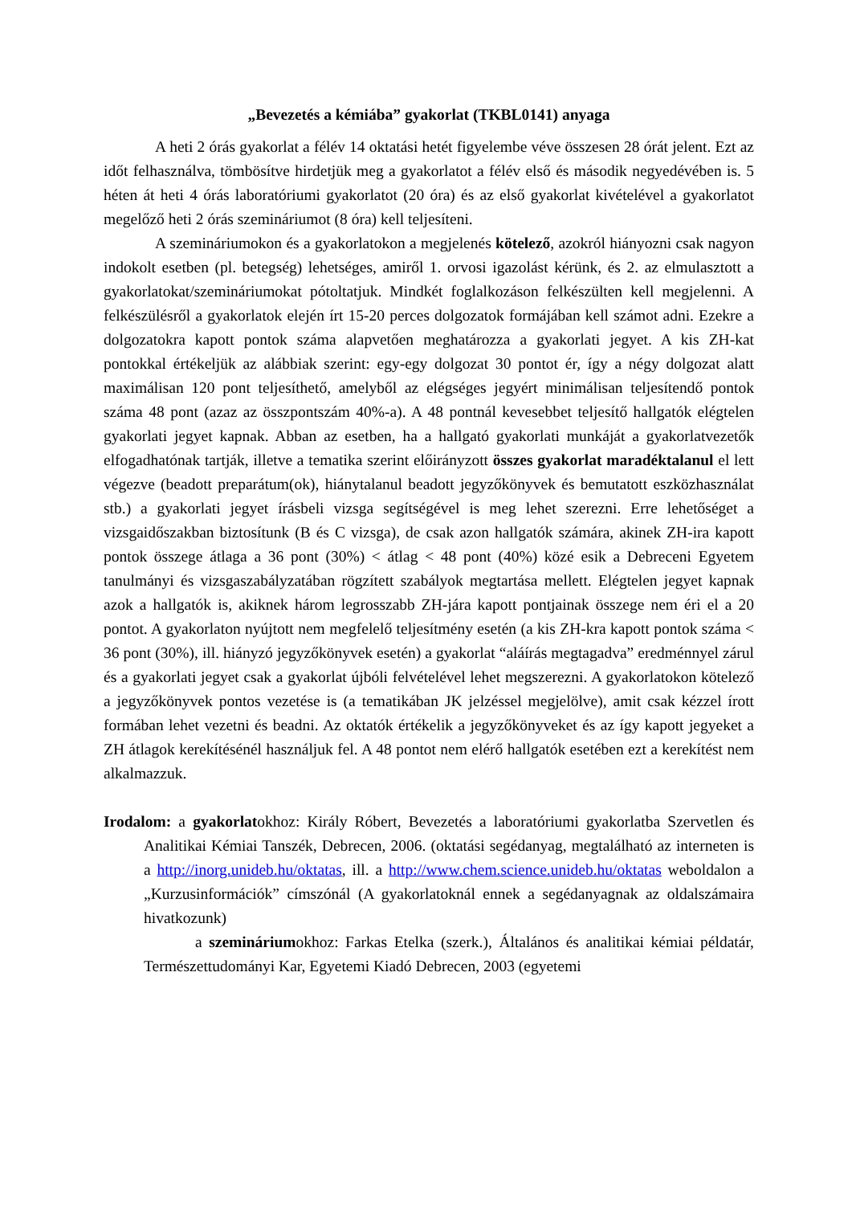„Bevezetés a kémiába” gyakorlat (TKBL0141) anyaga
A heti 2 órás gyakorlat a félév 14 oktatási hetét figyelembe véve összesen 28 órát jelent. Ezt az időt felhasználva, tömbösítve hirdetjük meg a gyakorlatot a félév első és második negyedévében is. 5 héten át heti 4 órás laboratóriumi gyakorlatot (20 óra) és az első gyakorlat kivételével a gyakorlatot megelőző heti 2 órás szemináriumot (8 óra) kell teljesíteni.
A szemináriumokon és a gyakorlatokon a megjelenés kötelező, azokról hiányozni csak nagyon indokolt esetben (pl. betegség) lehetséges, amiről 1. orvosi igazolást kérünk, és 2. az elmulasztott a gyakorlatokat/szemináriumokat pótoltatjuk. Mindkét foglalkozáson felkészülten kell megjelenni. A felkészülésről a gyakorlatok elején írt 15-20 perces dolgozatok formájában kell számot adni. Ezekre a dolgozatokra kapott pontok száma alapvetően meghatározza a gyakorlati jegyet. A kis ZH-kat pontokkal értékeljük az alábbiak szerint: egy-egy dolgozat 30 pontot ér, így a négy dolgozat alatt maximálisan 120 pont teljesíthető, amelyből az elégséges jegyért minimálisan teljesítendő pontok száma 48 pont (azaz az összpontszám 40%-a). A 48 pontnál kevesebbet teljesítő hallgatók elégtelen gyakorlati jegyet kapnak. Abban az esetben, ha a hallgató gyakorlati munkáját a gyakorlatvezetők elfogadhatónak tartják, illetve a tematika szerint előirányzott összes gyakorlat maradéktalanul el lett végezve (beadott preparátum(ok), hiánytalanul beadott jegyzőkönyvek és bemutatott eszközhasználat stb.) a gyakorlati jegyet írásbeli vizsga segítségével is meg lehet szerezni. Erre lehetőséget a vizsgaidőszakban biztosítunk (B és C vizsga), de csak azon hallgatók számára, akinek ZH-ira kapott pontok összege átlaga a 36 pont (30%) < átlag < 48 pont (40%) közé esik a Debreceni Egyetem tanulmányi és vizsgaszabályzatában rögzített szabályok megtartása mellett. Elégtelen jegyet kapnak azok a hallgatók is, akiknek három legrosszabb ZH-jára kapott pontjainak összege nem éri el a 20 pontot. A gyakorlaton nyújtott nem megfelelő teljesítmény esetén (a kis ZH-kra kapott pontok száma < 36 pont (30%), ill. hiányzó jegyzőkönyvek esetén) a gyakorlat “aláírás megtagadva” eredménnyel zárul és a gyakorlati jegyet csak a gyakorlat újbóli felvételével lehet megszerezni. A gyakorlatokon kötelező a jegyzőkönyvek pontos vezetése is (a tematikában JK jelzéssel megjelölve), amit csak kézzel írott formában lehet vezetni és beadni. Az oktatók értékelik a jegyzőkönyveket és az így kapott jegyeket a ZH átlagok kerekítésénél használjuk fel. A 48 pontot nem elérő hallgatók esetében ezt a kerekítést nem alkalmazzuk.
Irodalom: a gyakorlatokhoz: Király Róbert, Bevezetés a laboratóriumi gyakorlatba Szervetlen és Analitikai Kémiai Tanszék, Debrecen, 2006. (oktatási segédanyag, megtalálható az interneten is a http://inorg.unideb.hu/oktatas, ill. a http://www.chem.science.unideb.hu/oktatas weboldalon a „Kurzusinformációk” címszónál (A gyakorlatoknál ennek a segédanyagnak az oldalszámaira hivatkozunk)
a szemináriumokhoz: Farkas Etelka (szerk.), Általános és analitikai kémiai példatár, Természettudományi Kar, Egyetemi Kiadó Debrecen, 2003 (egyetemi